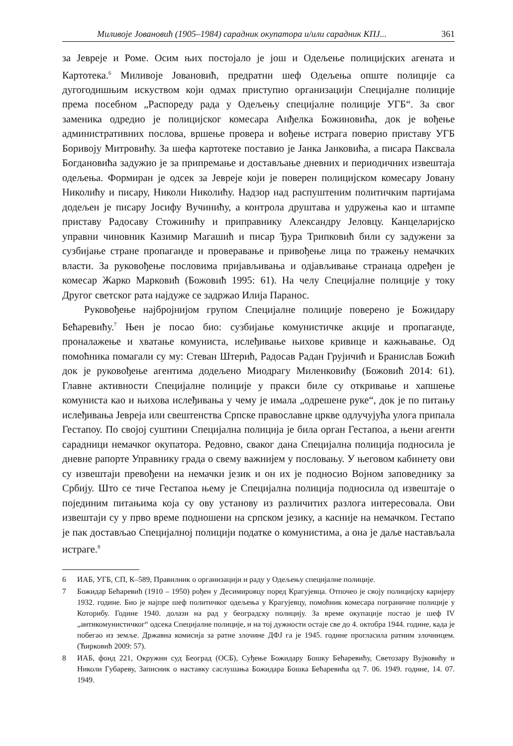Миливоје Јовановић (1905–1984) сарадник окупатора и/или сарадник КПЈ... 361
за Јевреје и Роме. Осим њих постојало је још и Одељење полицијских агената и Картотека.<sup>6</sup> Миливоје Јовановић, предратни шеф Одељења опште полиције са дугогодишњим искуством који одмах приступио организацији Специјалне полиције према посебном „Распореду рада у Одељењу специјалне полиције УГБ“. За свог заменика одредио је полицијског комесара Анђелка Божиновића, док је вођење административних послова, вршење провера и вођење истрага поверио приставу УГБ Боривоју Митровићу. За шефа картотеке поставио је Јанка Јанковића, а писара Паксвала Богдановића задужио је за припремање и достављање дневних и периодичних извештаја одељења. Формиран је одсек за Јевреје који је поверен полицијском комесару Јовану Николићу и писару, Николи Николићу. Надзор над распуштеним политичким партијама додељен је писару Јосифу Вучинићу, а контрола друштава и удружења као и штампе приставу Радосаву Стожинићу и приправнику Александру Јеловцу. Канцеларијско управни чиновник Казимир Магашић и писар Ђура Трипковић били су задужени за сузбијање стране пропаганде и проверавање и привођење лица по тражењу немачких власти. За руковођење пословима пријављивања и одјављивање странаца одређен је комесар Жарко Марковић (Божовић 1995: 61). На челу Специјалне полиције у току Другог светског рата најдуже се задржао Илија Паранос.
Руковођење најбројнијом групом Специјалне полиције поверено је Божидару Бећаревићу.<sup>7</sup> Њен је посао био: сузбијање комунистичке акције и пропаганде, проналажење и хватање комуниста, ислеђивање њихове кривице и кажњавање. Од помоћника помагали су му: Стеван Штерић, Радосав Радан Грујичић и Бранислав Божић док је руковођење агентима додељено Миодрагу Миленковићу (Божовић 2014: 61). Главне активности Специјалне полиције у пракси биле су откривање и хапшење комуниста као и њихова ислеђивања у чему је имала „одрешене руке“, док је по питању ислеђивања Јевреја или свештенства Српске православне цркве одлучујућа улога припала Гестапоу. По својој суштини Специјална полиција је била орган Гестапоа, а њени агенти сарадници немачког окупатора. Редовно, сваког дана Специјална полиција подносила је дневне рапорте Управнику града о свему важнијем у пословању. У његовом кабинету ови су извештаји превођени на немачки језик и он их је подносио Војном заповеднику за Србију. Што се тиче Гестапоа њему је Специјална полиција подносила од извештаје о појединим питањима која су ову установу из различитих разлога интересовала. Ови извештаји су у прво време подношени на српском језику, а касније на немачком. Гестапо је пак достављао Специјалној полицији податке о комунистима, а она је даље настављала истраге.<sup>8</sup>
6 ИАБ, УГБ, СП, К–589, Правилник о организацији и раду у Одељењу специјалне полиције.
7 Божидар Бећаревић (1910 – 1950) рођен у Десимировцу поред Крагујевца. Отпочео је своју полицијску каријеру 1932. године. Био је најпре шеф политичког одељења у Крагујевцу, помоћник комесара пограничне полиције у Которибу. Године 1940. долази на рад у београдску полицију. За време окупације постао је шеф IV „антикомунистичког“ одсека Специјалне полиције, и на тој дужности остаје све до 4. октобра 1944. године, када је побегао из земље. Државна комисија за ратне злочине ДФЈ га је 1945. године прогласила ратним злочинцем. (Ћирковић 2009: 57).
8 ИАБ, фонд 221, Окружни суд Београд (ОСБ), Суђење Божидару Бошку Бећаревићу, Светозару Вујковићу и Николи Губареву, Записник о наставку саслушања Божидара Бошка Бећаревића од 7. 06. 1949. године, 14. 07. 1949.